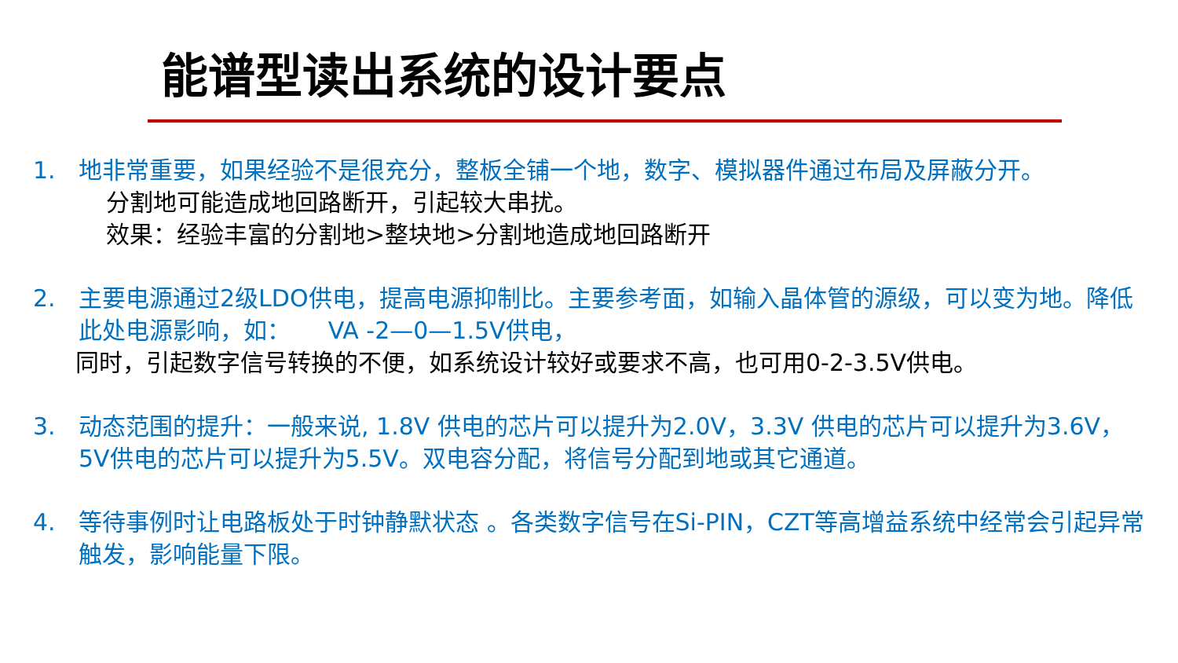能谱型读出系统的设计要点
1. 地非常重要，如果经验不是很充分，整板全铺一个地，数字、模拟器件通过布局及屏蔽分开。
分割地可能造成地回路断开，引起较大串扰。
效果：经验丰富的分割地>整块地>分割地造成地回路断开
2. 主要电源通过2级LDO供电，提高电源抑制比。主要参考面，如输入晶体管的源级，可以变为地。降低此处电源影响，如： VA -2—0—1.5V供电，
同时，引起数字信号转换的不便，如系统设计较好或要求不高，也可用0-2-3.5V供电。
3. 动态范围的提升：一般来说, 1.8V 供电的芯片可以提升为2.0V，3.3V 供电的芯片可以提升为3.6V，5V供电的芯片可以提升为5.5V。双电容分配，将信号分配到地或其它通道。
4. 等待事例时让电路板处于时钟静默状态 。各类数字信号在Si-PIN，CZT等高增益系统中经常会引起异常触发，影响能量下限。